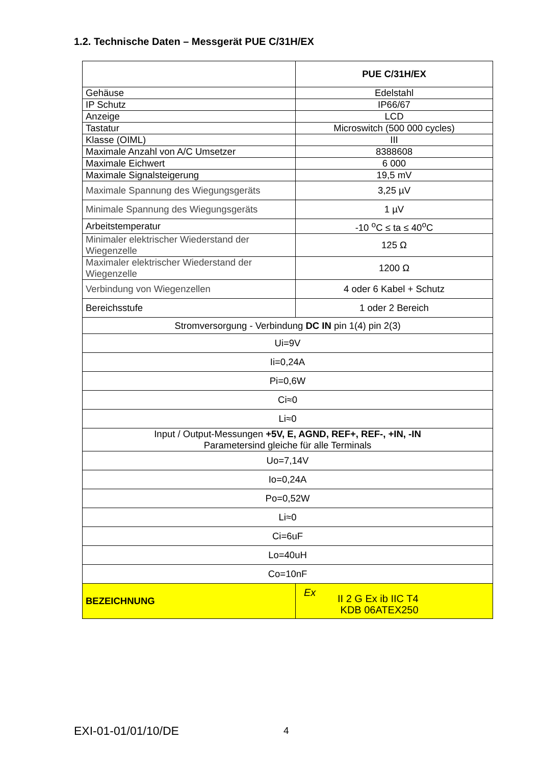1.2. Technische Daten – Messgerät PUE C/31H/EX
| | PUE C/31H/EX |
| Gehäuse | Edelstahl |
| IP Schutz | IP66/67 |
| Anzeige | LCD |
| Tastatur | Microswitch (500 000 cycles) |
| Klasse (OIML) | III |
| Maximale Anzahl von A/C Umsetzer | 8388608 |
| Maximale Eichwert | 6 000 |
| Maximale Signalsteigerung | 19,5 mV |
| Maximale Spannung des Wiegungsgeräts | 3,25 µV |
| Minimale Spannung des Wiegungsgeräts | 1 µV |
| Arbeitstemperatur | -10 <sup>o</sup>C ≤ ta ≤ 40<sup>o</sup>C |
| Minimaler elektrischer Wiederstand der Wiegenzelle | 125 Ω |
| Maximaler elektrischer Wiederstand der Wiegenzelle | 1200 Ω |
| Verbindung von Wiegenzellen | 4 oder 6 Kabel + Schutz |
| Bereichsstufe | 1 oder 2 Bereich |
| Stromversorgung - Verbindung DC IN pin 1(4) pin 2(3) | |
| Ui=9V | |
| Ii=0,24A | |
| Pi=0,6W | |
| Ci≈0 | |
| Li≈0 | |
| Input / Output-Messungen +5V, E, AGND, REF+, REF-, +IN, -IN Parametersind gleiche für alle Terminals | |
| Uo=7,14V | |
| Io=0,24A | |
| Po=0,52W | |
| Li≈0 | |
| Ci=6uF | |
| Lo=40uH | |
| Co=10nF | |
| BEZEICHNUNG | Ex II 2 G Ex ib IIC T4 KDB 06ATEX250 |
EXI-01-01/01/10/DE 4